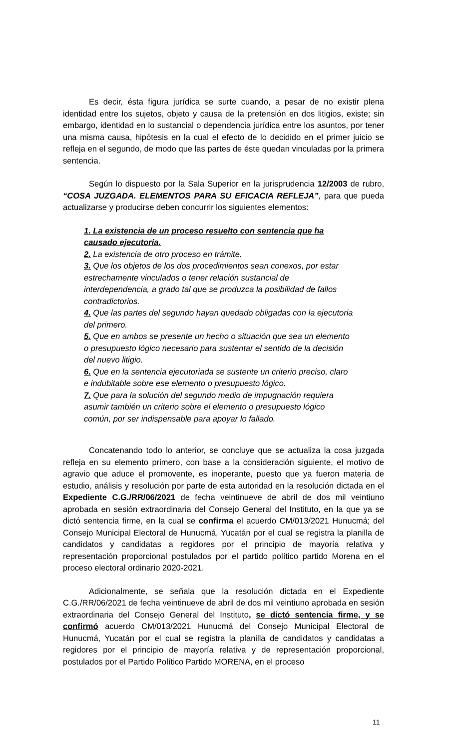Es decir, ésta figura jurídica se surte cuando, a pesar de no existir plena identidad entre los sujetos, objeto y causa de la pretensión en dos litigios, existe; sin embargo, identidad en lo sustancial o dependencia jurídica entre los asuntos, por tener una misma causa, hipótesis en la cual el efecto de lo decidido en el primer juicio se refleja en el segundo, de modo que las partes de éste quedan vinculadas por la primera sentencia.
Según lo dispuesto por la Sala Superior en la jurisprudencia 12/2003 de rubro, “COSA JUZGADA. ELEMENTOS PARA SU EFICACIA REFLEJA”, para que pueda actualizarse y producirse deben concurrir los siguientes elementos:
1. La existencia de un proceso resuelto con sentencia que ha causado ejecutoria.
2. La existencia de otro proceso en trámite.
3. Que los objetos de los dos procedimientos sean conexos, por estar estrechamente vinculados o tener relación sustancial de interdependencia, a grado tal que se produzca la posibilidad de fallos contradictorios.
4. Que las partes del segundo hayan quedado obligadas con la ejecutoria del primero.
5. Que en ambos se presente un hecho o situación que sea un elemento o presupuesto lógico necesario para sustentar el sentido de la decisión del nuevo litigio.
6. Que en la sentencia ejecutoriada se sustente un criterio preciso, claro e indubitable sobre ese elemento o presupuesto lógico.
7. Que para la solución del segundo medio de impugnación requiera asumir también un criterio sobre el elemento o presupuesto lógico común, por ser indispensable para apoyar lo fallado.
Concatenando todo lo anterior, se concluye que se actualiza la cosa juzgada refleja en su elemento primero, con base a la consideración siguiente, el motivo de agravio que aduce el promovente, es inoperante, puesto que ya fueron materia de estudio, análisis y resolución por parte de esta autoridad en la resolución dictada en el Expediente C.G./RR/06/2021 de fecha veintinueve de abril de dos mil veintiuno aprobada en sesión extraordinaria del Consejo General del Instituto, en la que ya se dictó sentencia firme, en la cual se confirma el acuerdo CM/013/2021 Hunucmá; del Consejo Municipal Electoral de Hunucmá, Yucatán por el cual se registra la planilla de candidatos y candidatas a regidores por el principio de mayoría relativa y representación proporcional postulados por el partido político partido Morena en el proceso electoral ordinario 2020-2021.
Adicionalmente, se señala que la resolución dictada en el Expediente C.G./RR/06/2021 de fecha veintinueve de abril de dos mil veintiuno aprobada en sesión extraordinaria del Consejo General del Instituto, se dictó sentencia firme, y se confirmó acuerdo CM/013/2021 Hunucmá del Consejo Municipal Electoral de Hunucmá, Yucatán por el cual se registra la planilla de candidatos y candidatas a regidores por el principio de mayoría relativa y de representación proporcional, postulados por el Partido Político Partido MORENA, en el proceso
11